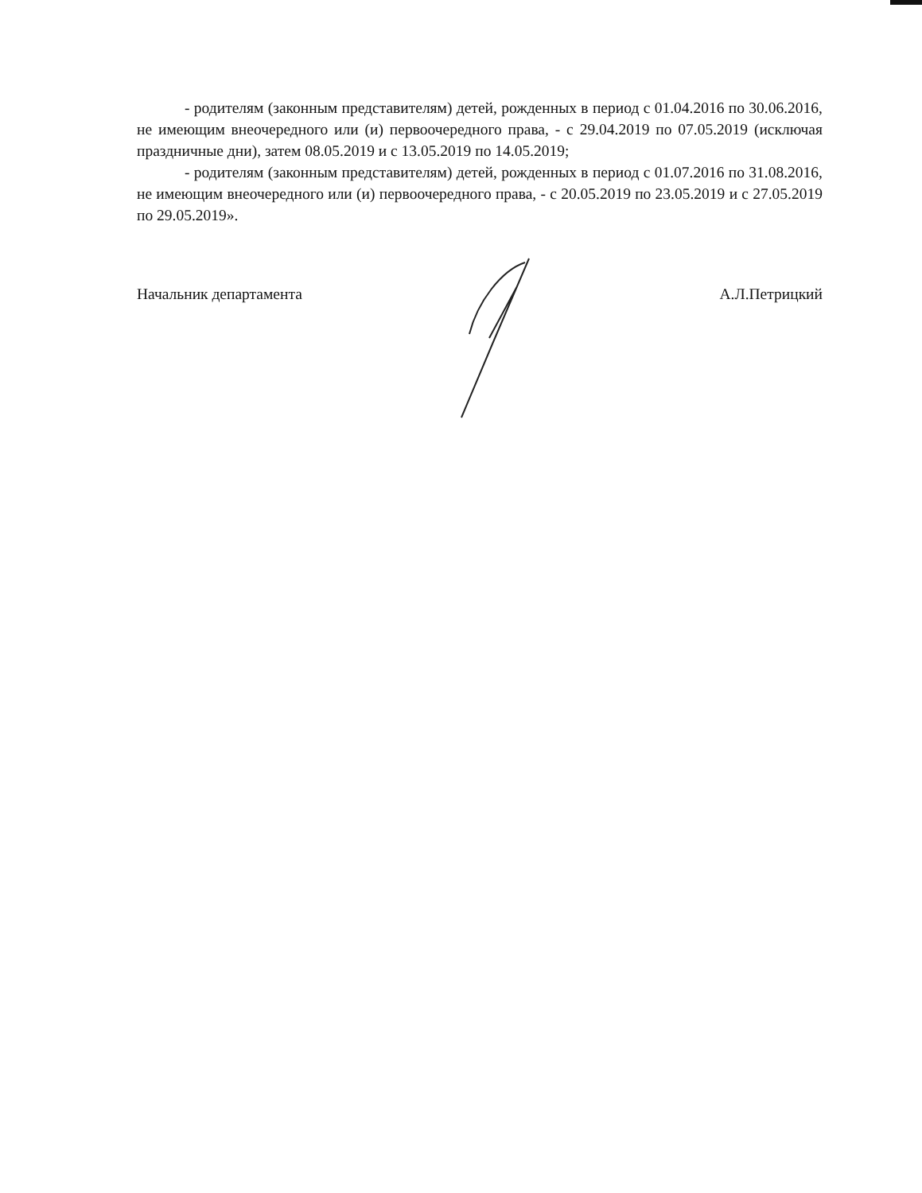- родителям (законным представителям) детей, рожденных в период с 01.04.2016 по 30.06.2016, не имеющим внеочередного или (и) первоочередного права, - с 29.04.2019 по 07.05.2019 (исключая праздничные дни), затем 08.05.2019 и с 13.05.2019 по 14.05.2019;
- родителям (законным представителям) детей, рожденных в период с 01.07.2016 по 31.08.2016, не имеющим внеочередного или (и) первоочередного права, - с 20.05.2019 по 23.05.2019 и с 27.05.2019 по 29.05.2019».
Начальник департамента А.Л.Петрицкий